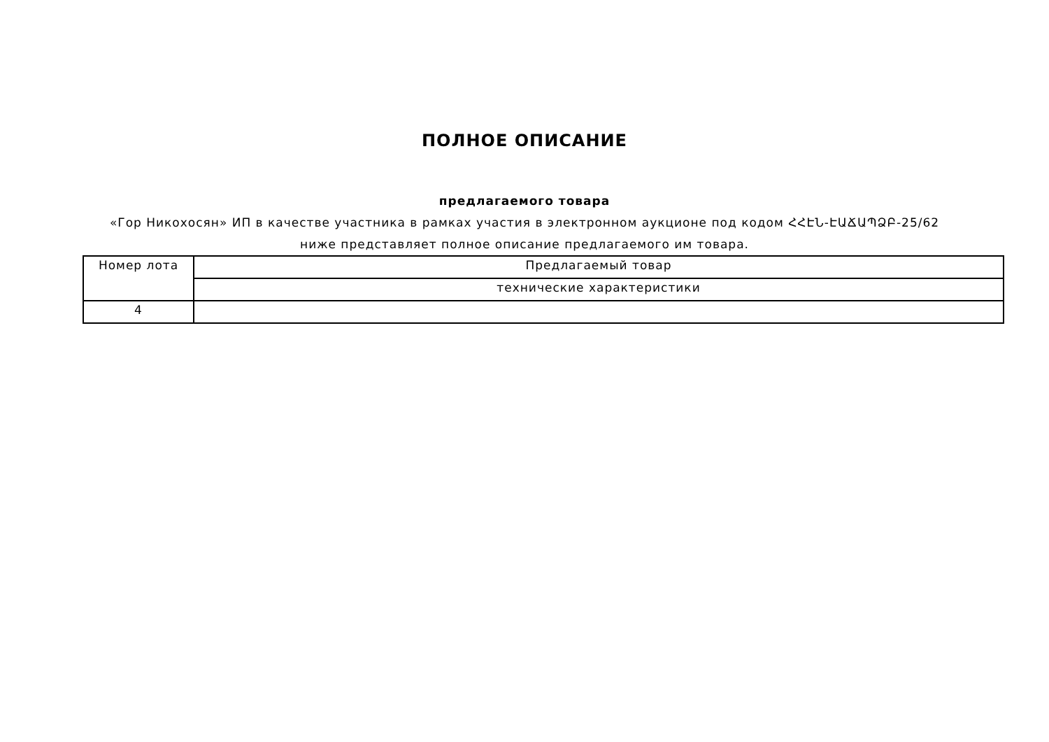ПОЛНОЕ ОПИСАНИЕ
предлагаемого товара
«Гор Никохосян» ИП в качестве участника в рамках участия в электронном аукционе под кодом ՀՀԷՆ-ԷԱՃԱՊՁԲ-25/62 ниже представляет полное описание предлагаемого им товара.
| Номер лота | Предлагаемый товар |
| | технические характеристики |
| 4 | |